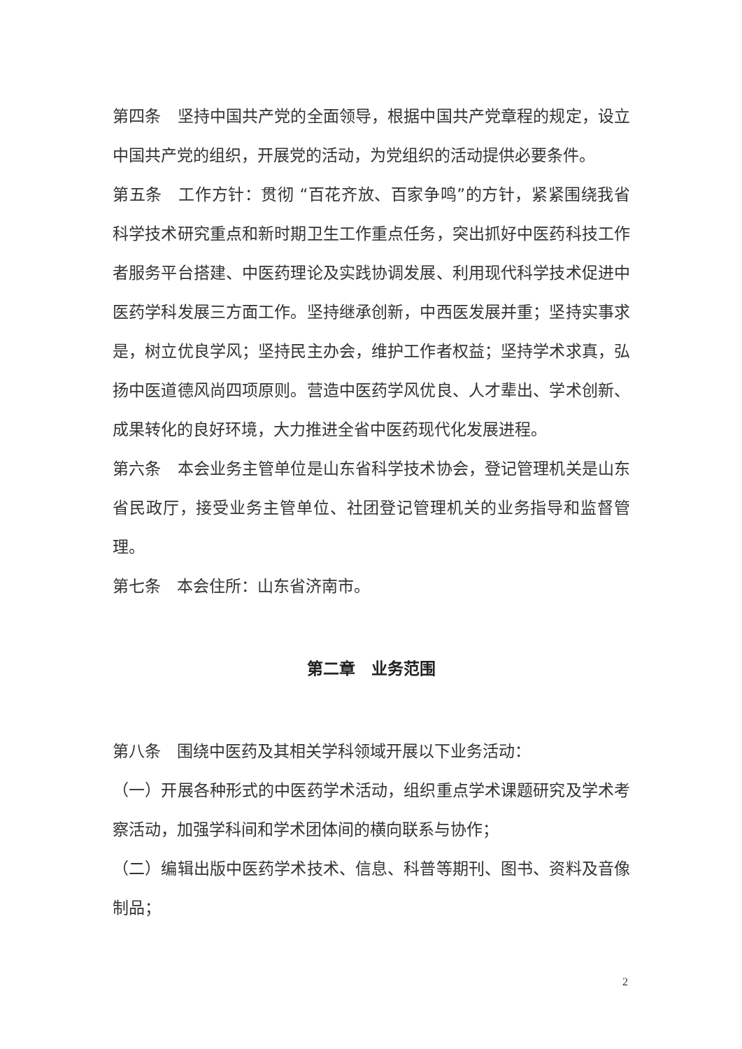第四条　坚持中国共产党的全面领导，根据中国共产党章程的规定，设立中国共产党的组织，开展党的活动，为党组织的活动提供必要条件。
第五条　工作方针：贯彻 “百花齐放、百家争鸣”的方针，紧紧围绕我省科学技术研究重点和新时期卫生工作重点任务，突出抓好中医药科技工作者服务平台搭建、中医药理论及实践协调发展、利用现代科学技术促进中医药学科发展三方面工作。坚持继承创新，中西医发展并重；坚持实事求是，树立优良学风；坚持民主办会，维护工作者权益；坚持学术求真，弘扬中医道德风尚四项原则。营造中医药学风优良、人才辈出、学术创新、成果转化的良好环境，大力推进全省中医药现代化发展进程。
第六条　本会业务主管单位是山东省科学技术协会，登记管理机关是山东省民政厅，接受业务主管单位、社团登记管理机关的业务指导和监督管理。
第七条　本会住所：山东省济南市。
第二章　业务范围
第八条　围绕中医药及其相关学科领域开展以下业务活动：
（一）开展各种形式的中医药学术活动，组织重点学术课题研究及学术考察活动，加强学科间和学术团体间的横向联系与协作；
（二）编辑出版中医药学术技术、信息、科普等期刊、图书、资料及音像制品；
2